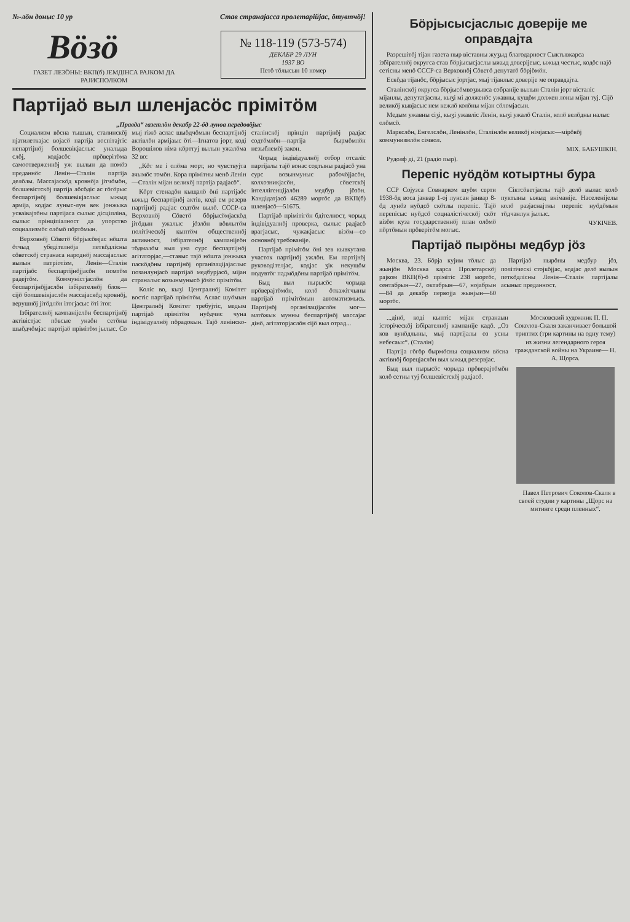№-лӧн доныс 10 ур Став странаjасса пролетарiйjас, ӧтувтчӧj!
Вӧзӧ
ГАЗЕТ ЛЕЗӦНЫ: ВКП(б) ЈЕМДIНСА РАЈКОМ ДА РАЈИСПОЛКОМ
№ 118-119 (573-574)
ДЕКАБР 29 ЛУН
1937 ВО
Петӧ тӧлысын 10 номер
Партiјаӧ выл шленјасӧс прiмiтӧм
„Правда“ газетлӧн декабр 22-ӧд луноа передовӧјыс
Социализм вӧсна тышын, сталинскӧј пјатилеткајас воjасӧ партiја воспiтајтiс непартiјнӧј болшевiкјаслыс уналыда слӧј, кодјасӧс прӧверiтӧма самоотверженнӧј уж вылын да помӧз преданнӧс Ленiн—Сталiн партiја делӧлы. Массајаскӧд кровнӧја јiтчӧмӧн, болшевiстскӧј партiја лӧсӧдiс ас гӧгӧрыс беспартiјнӧј болшевiкјаслыс ыжыд армiја, кодјас луныс-лун век јонжыка усваiвајтӧны партiјаса сылыс дiсцiплiна, сылыс прiнцiпiалност да упорство социализмӧс олӧмӧ пӧртӧмын.
Верховнӧј Сӧветӧ бӧрјысӧмјас нӧшта ӧтчыд убедiтелнӧја петкӧдлiсны сӧветскӧј странаса народнӧј массајаслыс вылын патрiотiзм, Ленiн—Сталiн партiјаӧс беспартiјнӧјјасӧн помтӧм радејтӧм. Коммунiстјаслӧн да беспартiјнӧјјаслӧн iзбiрателнӧј блок—сiјӧ болшевiкјаслӧн массајаскӧд кровнӧј, верушнӧј јiтӧдлӧн iтогјасыс ӧтi iтог.
Iзбiрателнӧј кампанiјелӧн беспартiјнӧј актiвiстјас пӧвсые унаӧн сетӧны шыӧдчӧмјас партiјаӧ прiмiтӧм јылыс. Со мыј гiжӧ аслас шыӧдчӧмын беспартiјнӧј актiвлӧн армiјаыс ӧтi—Iгнатов јорт, кодi Ворошiлов нiма кӧрттуј вылын ужалӧма 32 во:
„Кӧт ме i олӧма морт, но чувствујта ачымӧс томӧн. Кора прiмiтны менӧ Ленiн—Сталiн мiјан великӧј партiја радјасӧ“.
Кӧрт стенадӧн кыщалӧ ӧнi партiјаӧс ыжыд беспартiјнӧј актiв, кодi ем резерв партiјнӧј радјас содтӧм вылӧ. СССР-са Верховнӧј Сӧветӧ бӧрјысӧмјаскӧд јiтӧдын ужалыс јӧзлӧн вӧвлытӧм полiтiческӧј кыптӧм общественнӧј активност, iзбiрателнӧј кампанiјеӧн тӧдмалӧм выл уна сурс беспартiјнӧј агiтаторјас,—ставыс тајӧ нӧшта јонжыка паскӧдӧны партiјнӧј органiзацiјајаслыс позанлунјасӧ партiјаӧ медбурјасӧ, мiјан страналыс возынмунысӧ јӧзӧс прiмiтӧм.
Колiс во, кыӡi Централнӧј Комiтет востiс партiјаӧ прiмiтӧм. Аслас шуӧмын Централнӧј Комiтет требујтiс, медым партiјаӧ прiмiтӧм нуӧдчис чуна iндiвiдуалнӧј пӧрадокын. Тајӧ ленiнско-сталiнскӧј прiнцiп партiјнӧј радјас содтӧмлӧн—партiја бырмӧмлӧн незыблемӧј закон.
Чорыд iндiвiдуалнӧј отбор отсалiс партiјалы тајӧ вонас содтыны радјасӧ уна сурс возынмуныс рабочӧјјасӧн, колхозникјасӧн, сӧветскӧј iнтеллiгенцiјалӧн медбур јӧзӧн. Кандiдатјасӧ 46289 мортӧс да ВКП(б) шленјасӧ—51675.
Партiјаӧ прiмiтiгӧн бдiтелност, чорыд iндiвiдуалнӧј проверка, сылыс радјасӧ врагјасыс, чужакјасыс вiзӧм—со основнӧј требованiје.
Партiјаӧ прiмiтӧм ӧнi зев кывкутана участок партiјнӧј ужлӧн. Ем партiјнӧј руководiтелјас, кодјас ӡiк некущӧм подувтӧг падмӧдӧны партiјаӧ прiмiтӧм.
Быд выл пырысӧс чорыда прӧверајтӧмӧн, колӧ ӧткажiтчыны партiјаӧ прiмiтӧмын автоматизмысь. Партiјнӧј органiзацiјаслӧн мог—матӧжык мунны беспартiјнӧј массајас дiнӧ, агiтаторјаслӧн сiјӧ выл отрад...
Бӧрјысысјаслыс доверiје ме оправдајта
Разрешiтӧј тiјан газета пыр вiставны жуӡыд благодарност Сыктывкарса iзбiрателнӧј округса став бӧрјысысјаслы ыжыд доверiјеыс, ыжыд честыс, кодӧс најӧ сетiсны менӧ СССР-са Верховнӧј Сӧветӧ депутатӧ бӧрјӧмӧн.
Ескӧда тiјанӧс, бӧрјысыс јортјас, мыј тiјанлыс доверiје ме оправдајта.
Сталiнскӧј округса бӧрјысӧмвоӡвывса собранiје вылын Сталiн јорт вiсталiс мiјанлы, депутатјаслы, кыӡi мi долженӧс ужавны, кущӧм должен лоны мiјан туј. Сiјӧ великӧј кывјасыс нем кежлӧ колӧны мiјан сӧломјасын.
Медым ужавны сiӡi, кыӡi ужавлiс Ленiн, кыӡi ужалӧ Сталiн, колӧ велӧдны налыс олӧмсӧ.
Маркслӧн, Енгелслӧн, Ленiнлӧн, Сталiнлӧн великӧј нiмјасыс—мiрӧвӧј коммунизмлӧн сiмвол.
МIХ. БАБУШКIН.
Рудолф дi, 21 (радiо пыр).
Перепiс нуӧдӧм котыртны бура
ССР Сојузса Совнарком шуӧм серти 1938-ӧд воса јанвар 1-ој лунсан јанвар 8-ӧд лунӧз нуӧдсӧ скӧтлы перепiс. Тајӧ перепiсыс нуӧдсӧ социалiстiческӧј скӧт вiзӧм куза государственнӧј план олӧмӧ пӧртӧмын прӧверiтӧм могыс.
Сiктсӧветјаслы тајӧ делӧ вылас колӧ пуктыны ыжыд внiманiје. Населенiјелы колӧ разјаснајтны перепiс нуӧдӧмын тӧдчанлун јылыс.
ЧУКIЧЕВ.
Партiјаӧ пырӧны медбур јӧз
Москва, 23. Бӧрја кујим тӧлыс да жынјӧн Москва карса Пролетарскӧј рајком ВКП(б)-ӧ прiмiтiс 238 мортӧс, сентабрын—27, октабрын—67, нојабрын—84 да декабр первојја жынјын—60 мортӧс.
Партiјаӧ пырӧны медбур јӧз, полiтiческi стојкӧјјас, кодјас делӧ вылын петкӧдлiсны Ленiн—Сталiн партiјалы асыныс преданност.
...дiнӧ, кодi кыптiс мiјан странаын iсторiческӧј iзбiрателнӧј кампанiје кадӧ. „Оз ков вунӧдлыны, мыј партiјалы оз усны небесаыс“. (Сталiн)
Партiја гӧгӧр бырмӧсны социализм вӧсна актiвнӧј борецјаслӧн выл ыжыд резервјас.
Быд выл пырысӧс чорыда прӧверајтӧмӧн колӧ сетны туј болшевiстскӧј радјасӧ.
Московский художник П. П. Соколов-Скаля заканчивает большой триптих (три картины на одну тему) из жизни легендарного героя гражданской войны на Украине— Н. А. Щорса.
Павел Петрович Соколов-Скаля в своей студии у картины „Щорс на митинге среди пленных“.